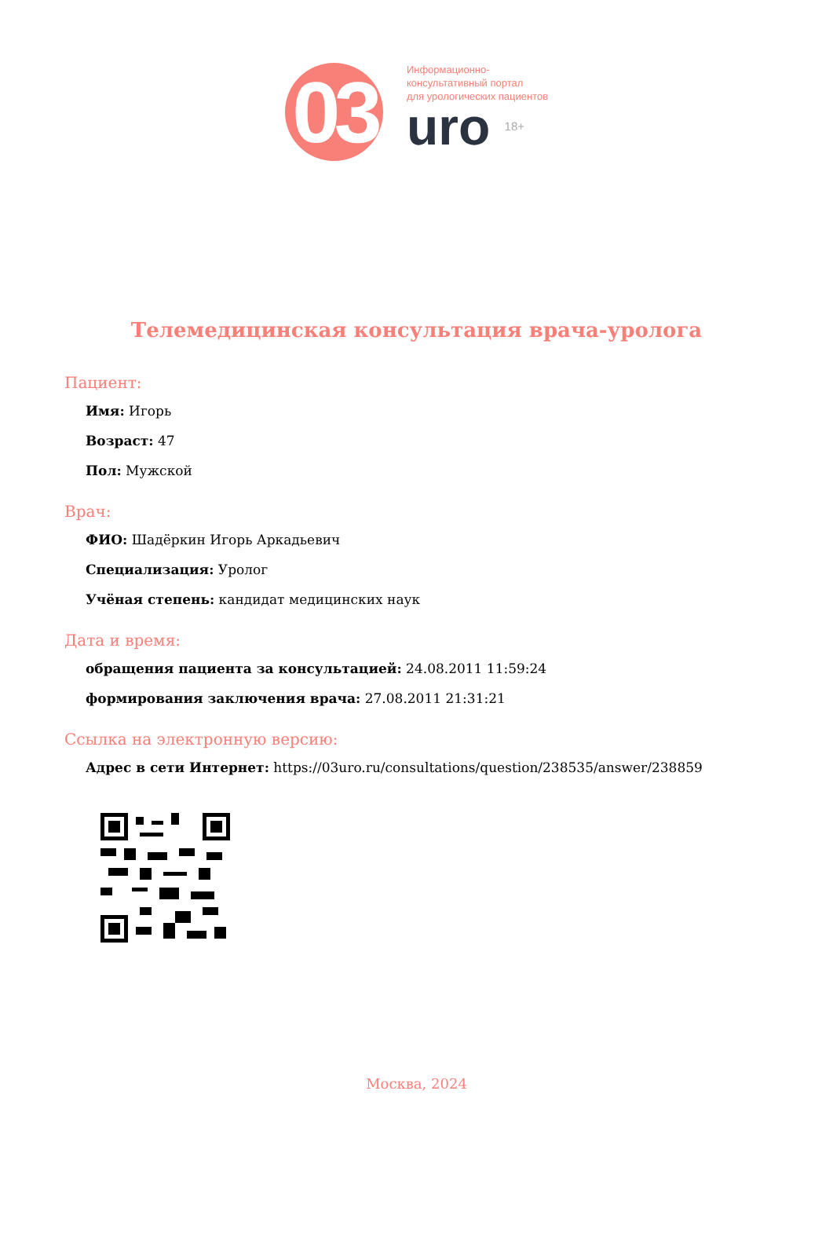03
Информационно-
консультативный портал
для урологических пациентов
uro 18+
Телемедицинская консультация врача-уролога
Пациент:
Имя: Игорь
Возраст: 47
Пол: Мужской
Врач:
ФИО: Шадёркин Игорь Аркадьевич
Специализация: Уролог
Учёная степень: кандидат медицинских наук
Дата и время:
обращения пациента за консультацией: 24.08.2011 11:59:24
формирования заключения врача: 27.08.2011 21:31:21
Ссылка на электронную версию:
Адрес в сети Интернет: https://03uro.ru/consultations/question/238535/answer/238859
Москва, 2024